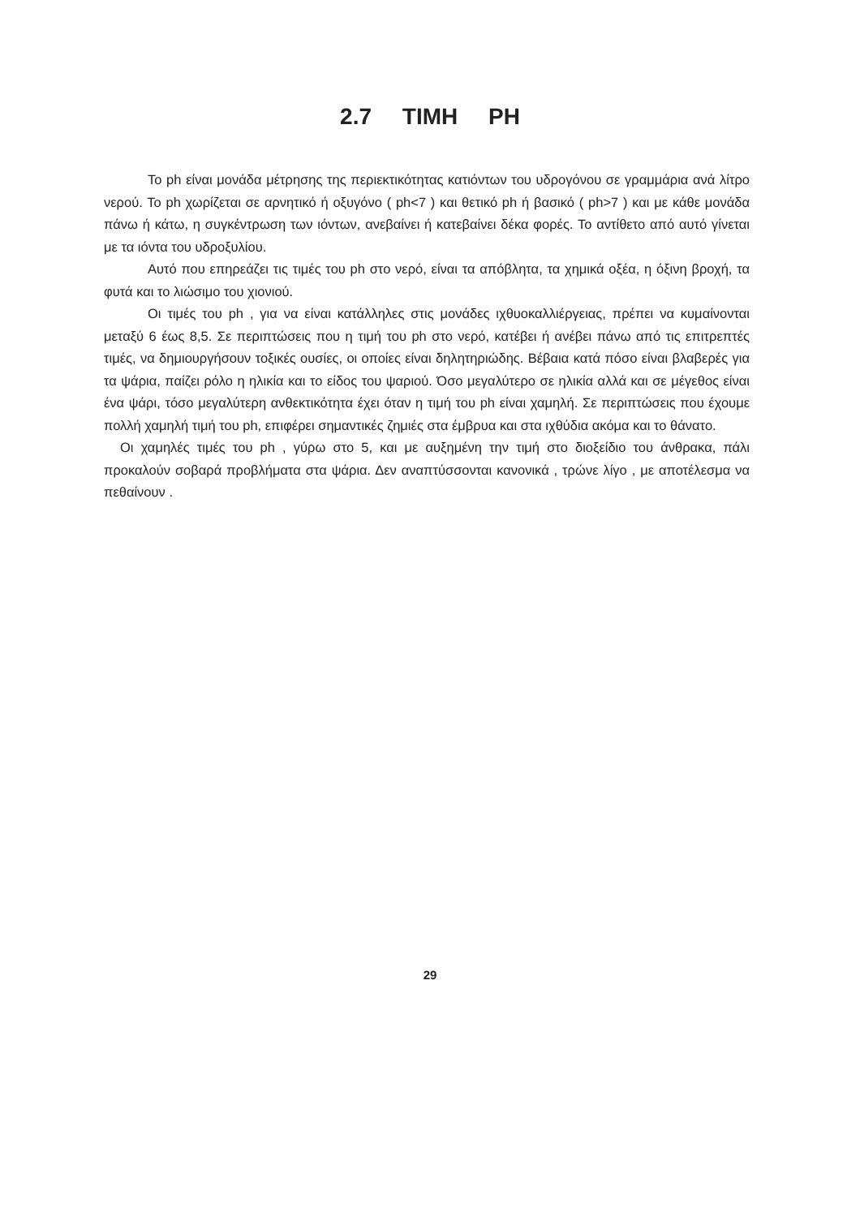2.7 ΤΙΜΗ PH
Το ph είναι μονάδα μέτρησης της περιεκτικότητας κατιόντων του υδρογόνου σε γραμμάρια ανά λίτρο νερού. Το ph χωρίζεται σε αρνητικό ή οξυγόνο ( ph<7 ) και θετικό ph ή βασικό ( ph>7 ) και με κάθε μονάδα πάνω ή κάτω, η συγκέντρωση των ιόντων, ανεβαίνει ή κατεβαίνει δέκα φορές. Το αντίθετο από αυτό γίνεται με τα ιόντα του υδροξυλίου.
Αυτό που επηρεάζει τις τιμές του ph στο νερό, είναι τα απόβλητα, τα χημικά οξέα, η όξινη βροχή, τα φυτά και το λιώσιμο του χιονιού.
Οι τιμές του ph , για να είναι κατάλληλες στις μονάδες ιχθυοκαλλιέργειας, πρέπει να κυμαίνονται μεταξύ 6 έως 8,5. Σε περιπτώσεις που η τιμή του ph στο νερό, κατέβει ή ανέβει πάνω από τις επιτρεπτές τιμές, να δημιουργήσουν τοξικές ουσίες, οι οποίες είναι δηλητηριώδης. Βέβαια κατά πόσο είναι βλαβερές για τα ψάρια, παίζει ρόλο η ηλικία και το είδος του ψαριού. Όσο μεγαλύτερο σε ηλικία αλλά και σε μέγεθος είναι ένα ψάρι, τόσο μεγαλύτερη ανθεκτικότητα έχει όταν η τιμή του ph είναι χαμηλή. Σε περιπτώσεις που έχουμε πολλή χαμηλή τιμή του ph, επιφέρει σημαντικές ζημιές στα έμβρυα και στα ιχθύδια ακόμα και το θάνατο.
Οι χαμηλές τιμές του ph , γύρω στο 5, και με αυξημένη την τιμή στο διοξείδιο του άνθρακα, πάλι προκαλούν σοβαρά προβλήματα στα ψάρια. Δεν αναπτύσσονται κανονικά , τρώνε λίγο , με αποτέλεσμα να πεθαίνουν .
29